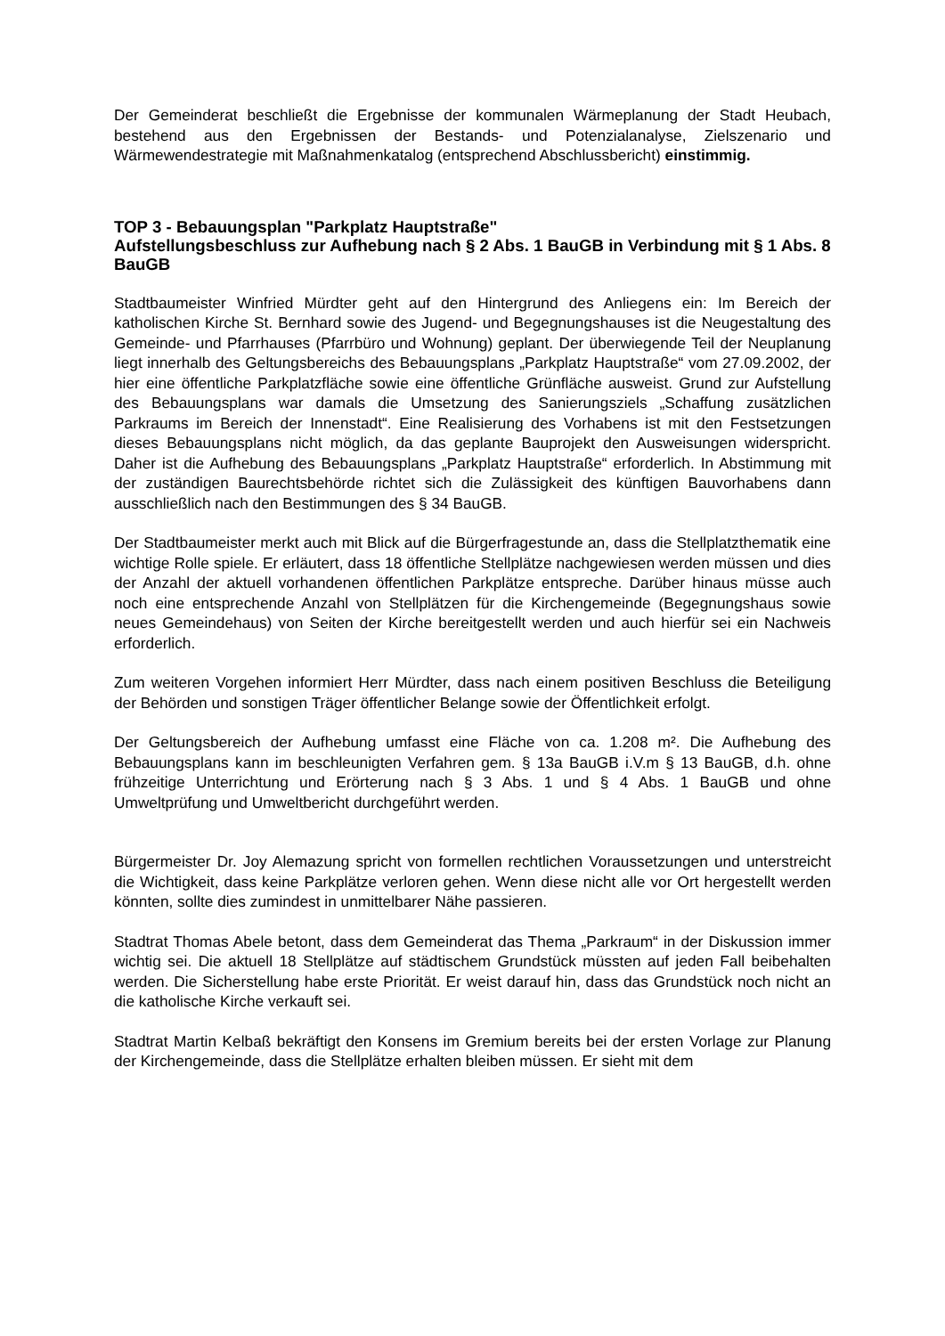Der Gemeinderat beschließt die Ergebnisse der kommunalen Wärmeplanung der Stadt Heubach, bestehend aus den Ergebnissen der Bestands- und Potenzialanalyse, Zielszenario und Wärmewendestrategie mit Maßnahmenkatalog (entsprechend Abschlussbericht) einstimmig.
TOP 3 - Bebauungsplan "Parkplatz Hauptstraße"
Aufstellungsbeschluss zur Aufhebung nach § 2 Abs. 1 BauGB in Verbindung mit § 1 Abs. 8 BauGB
Stadtbaumeister Winfried Mürdter geht auf den Hintergrund des Anliegens ein: Im Bereich der katholischen Kirche St. Bernhard sowie des Jugend- und Begegnungshauses ist die Neugestaltung des Gemeinde- und Pfarrhauses (Pfarrbüro und Wohnung) geplant. Der überwiegende Teil der Neuplanung liegt innerhalb des Geltungsbereichs des Bebauungsplans „Parkplatz Hauptstraße“ vom 27.09.2002, der hier eine öffentliche Parkplatzfläche sowie eine öffentliche Grünfläche ausweist. Grund zur Aufstellung des Bebauungsplans war damals die Umsetzung des Sanierungsziels „Schaffung zusätzlichen Parkraums im Bereich der Innenstadt“. Eine Realisierung des Vorhabens ist mit den Festsetzungen dieses Bebauungsplans nicht möglich, da das geplante Bauprojekt den Ausweisungen widerspricht. Daher ist die Aufhebung des Bebauungsplans „Parkplatz Hauptstraße“ erforderlich. In Abstimmung mit der zuständigen Baurechtsbehörde richtet sich die Zulässigkeit des künftigen Bauvorhabens dann ausschließlich nach den Bestimmungen des § 34 BauGB.
Der Stadtbaumeister merkt auch mit Blick auf die Bürgerfragestunde an, dass die Stellplatzthematik eine wichtige Rolle spiele. Er erläutert, dass 18 öffentliche Stellplätze nachgewiesen werden müssen und dies der Anzahl der aktuell vorhandenen öffentlichen Parkplätze entspreche. Darüber hinaus müsse auch noch eine entsprechende Anzahl von Stellplätzen für die Kirchengemeinde (Begegnungshaus sowie neues Gemeindehaus) von Seiten der Kirche bereitgestellt werden und auch hierfür sei ein Nachweis erforderlich.
Zum weiteren Vorgehen informiert Herr Mürdter, dass nach einem positiven Beschluss die Beteiligung der Behörden und sonstigen Träger öffentlicher Belange sowie der Öffentlichkeit erfolgt.
Der Geltungsbereich der Aufhebung umfasst eine Fläche von ca. 1.208 m². Die Aufhebung des Bebauungsplans kann im beschleunigten Verfahren gem. § 13a BauGB i.V.m § 13 BauGB, d.h. ohne frühzeitige Unterrichtung und Erörterung nach § 3 Abs. 1 und § 4 Abs. 1 BauGB und ohne Umweltprüfung und Umweltbericht durchgeführt werden.
Bürgermeister Dr. Joy Alemazung spricht von formellen rechtlichen Voraussetzungen und unterstreicht die Wichtigkeit, dass keine Parkplätze verloren gehen. Wenn diese nicht alle vor Ort hergestellt werden könnten, sollte dies zumindest in unmittelbarer Nähe passieren.
Stadtrat Thomas Abele betont, dass dem Gemeinderat das Thema „Parkraum“ in der Diskussion immer wichtig sei. Die aktuell 18 Stellplätze auf städtischem Grundstück müssten auf jeden Fall beibehalten werden. Die Sicherstellung habe erste Priorität. Er weist darauf hin, dass das Grundstück noch nicht an die katholische Kirche verkauft sei.
Stadtrat Martin Kelbaß bekräftigt den Konsens im Gremium bereits bei der ersten Vorlage zur Planung der Kirchengemeinde, dass die Stellplätze erhalten bleiben müssen. Er sieht mit dem